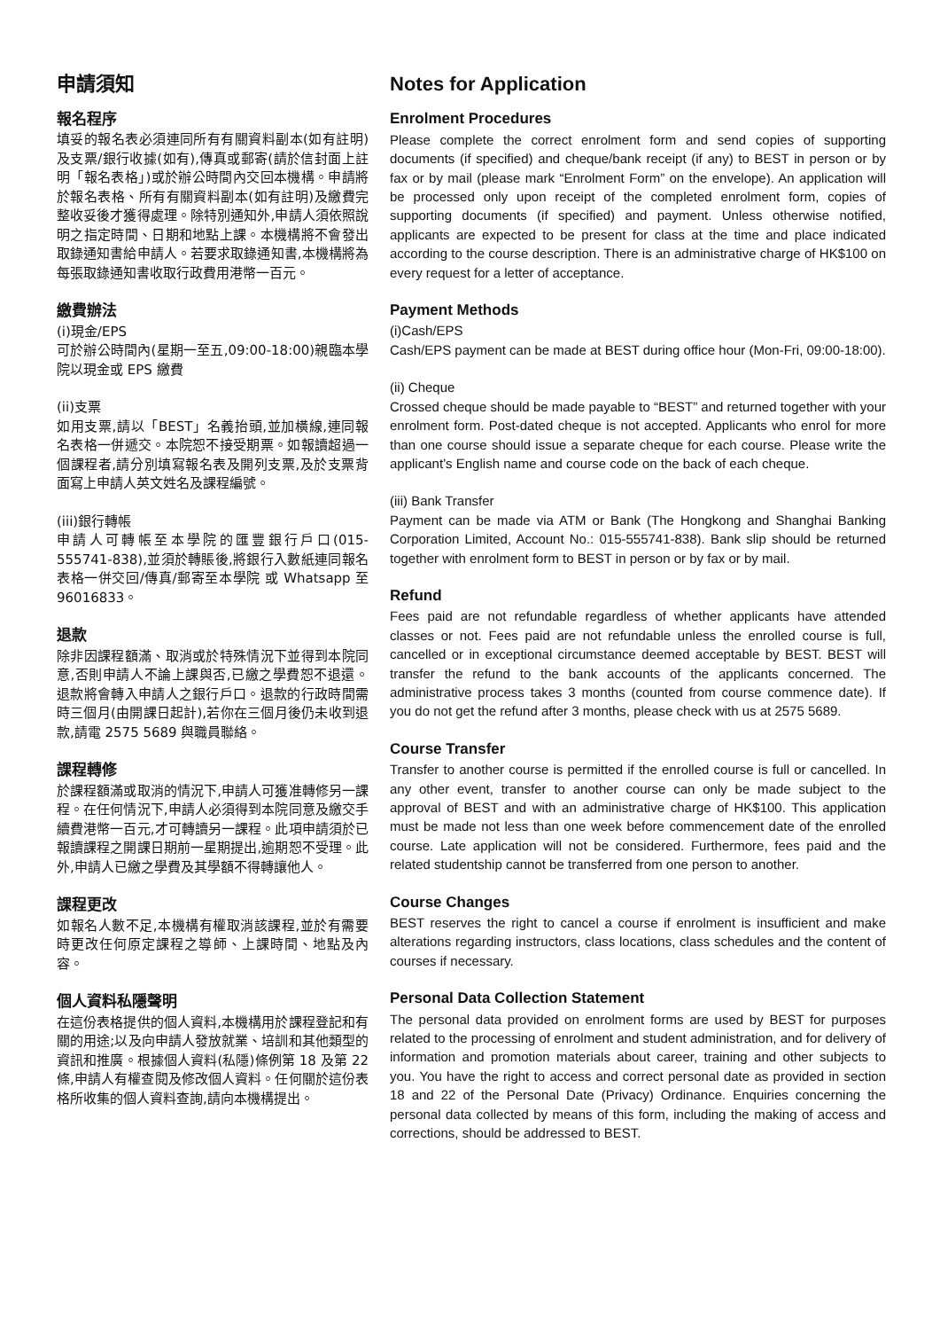申請須知
報名程序
填妥的報名表必須連同所有有關資料副本(如有註明)及支票/銀行收據(如有),傳真或郵寄(請於信封面上註明「報名表格」)或於辦公時間內交回本機構。申請將於報名表格、所有有關資料副本(如有註明)及繳費完整收妥後才獲得處理。除特別通知外,申請人須依照說明之指定時間、日期和地點上課。本機構將不會發出取錄通知書給申請人。若要求取錄通知書,本機構將為每張取錄通知書收取行政費用港幣一百元。
繳費辦法
(i)現金/EPS
可於辦公時間內(星期一至五,09:00-18:00)親臨本學院以現金或 EPS 繳費
(ii)支票
如用支票,請以「BEST」名義抬頭,並加橫線,連同報名表格一併遞交。本院恕不接受期票。如報讀超過一個課程者,請分別填寫報名表及開列支票,及於支票背面寫上申請人英文姓名及課程編號。
(iii)銀行轉帳
申請人可轉帳至本學院的匯豐銀行戶口(015-555741-838),並須於轉賬後,將銀行入數紙連同報名表格一併交回/傳真/郵寄至本學院 或 Whatsapp 至 96016833。
退款
除非因課程額滿、取消或於特殊情況下並得到本院同意,否則申請人不論上課與否,已繳之學費恕不退還。退款將會轉入申請人之銀行戶口。退款的行政時間需時三個月(由開課日起計),若你在三個月後仍未收到退款,請電 2575 5689 與職員聯絡。
課程轉修
於課程額滿或取消的情況下,申請人可獲准轉修另一課程。在任何情況下,申請人必須得到本院同意及繳交手續費港幣一百元,才可轉讀另一課程。此項申請須於已報讀課程之開課日期前一星期提出,逾期恕不受理。此外,申請人已繳之學費及其學額不得轉讓他人。
課程更改
如報名人數不足,本機構有權取消該課程,並於有需要時更改任何原定課程之導師、上課時間、地點及內容。
個人資料私隱聲明
在這份表格提供的個人資料,本機構用於課程登記和有關的用途;以及向申請人發放就業、培訓和其他類型的資訊和推廣。根據個人資料(私隱)條例第 18 及第 22 條,申請人有權查閱及修改個人資料。任何關於這份表格所收集的個人資料查詢,請向本機構提出。
Notes for Application
Enrolment Procedures
Please complete the correct enrolment form and send copies of supporting documents (if specified) and cheque/bank receipt (if any) to BEST in person or by fax or by mail (please mark “Enrolment Form” on the envelope). An application will be processed only upon receipt of the completed enrolment form, copies of supporting documents (if specified) and payment. Unless otherwise notified, applicants are expected to be present for class at the time and place indicated according to the course description. There is an administrative charge of HK$100 on every request for a letter of acceptance.
Payment Methods
(i)Cash/EPS
Cash/EPS payment can be made at BEST during office hour (Mon-Fri, 09:00-18:00).
(ii) Cheque
Crossed cheque should be made payable to “BEST” and returned together with your enrolment form. Post-dated cheque is not accepted. Applicants who enrol for more than one course should issue a separate cheque for each course. Please write the applicant’s English name and course code on the back of each cheque.
(iii) Bank Transfer
Payment can be made via ATM or Bank (The Hongkong and Shanghai Banking Corporation Limited, Account No.: 015-555741-838). Bank slip should be returned together with enrolment form to BEST in person or by fax or by mail.
Refund
Fees paid are not refundable regardless of whether applicants have attended classes or not. Fees paid are not refundable unless the enrolled course is full, cancelled or in exceptional circumstance deemed acceptable by BEST. BEST will transfer the refund to the bank accounts of the applicants concerned. The administrative process takes 3 months (counted from course commence date). If you do not get the refund after 3 months, please check with us at 2575 5689.
Course Transfer
Transfer to another course is permitted if the enrolled course is full or cancelled. In any other event, transfer to another course can only be made subject to the approval of BEST and with an administrative charge of HK$100. This application must be made not less than one week before commencement date of the enrolled course. Late application will not be considered. Furthermore, fees paid and the related studentship cannot be transferred from one person to another.
Course Changes
BEST reserves the right to cancel a course if enrolment is insufficient and make alterations regarding instructors, class locations, class schedules and the content of courses if necessary.
Personal Data Collection Statement
The personal data provided on enrolment forms are used by BEST for purposes related to the processing of enrolment and student administration, and for delivery of information and promotion materials about career, training and other subjects to you. You have the right to access and correct personal date as provided in section 18 and 22 of the Personal Date (Privacy) Ordinance. Enquiries concerning the personal data collected by means of this form, including the making of access and corrections, should be addressed to BEST.